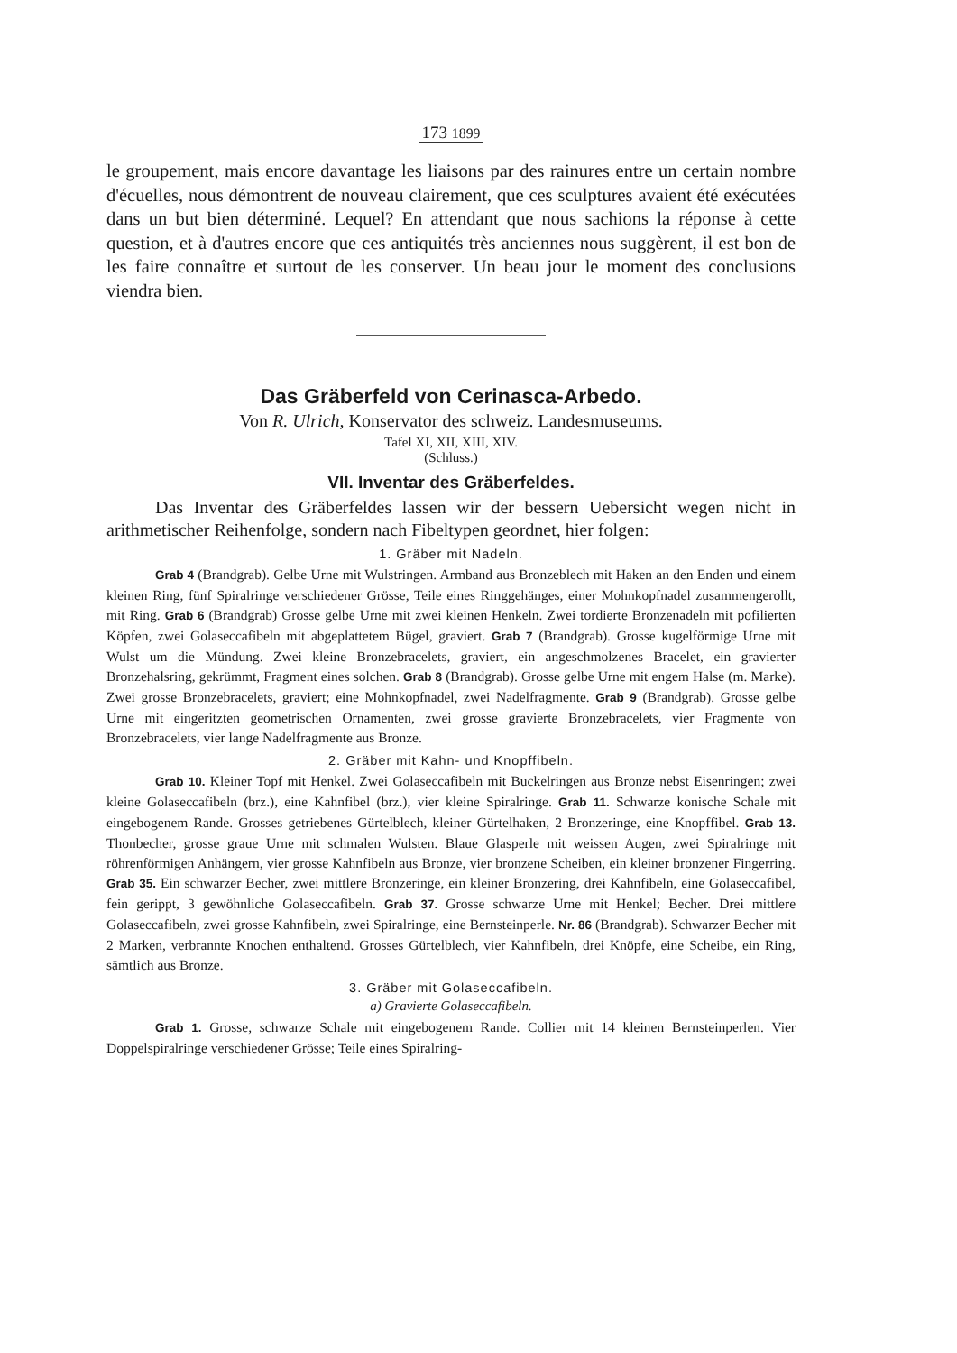173 1899
le groupement, mais encore davantage les liaisons par des rainures entre un certain nombre d'écuelles, nous démontrent de nouveau clairement, que ces sculptures avaient été exécutées dans un but bien déterminé. Lequel? En attendant que nous sachions la réponse à cette question, et à d'autres encore que ces antiquités très anciennes nous suggèrent, il est bon de les faire connaître et surtout de les conserver. Un beau jour le moment des conclusions viendra bien.
Das Gräberfeld von Cerinasca-Arbedo.
Von R. Ulrich, Konservator des schweiz. Landesmuseums.
Tafel XI, XII, XIII, XIV.
(Schluss.)
VII. Inventar des Gräberfeldes.
Das Inventar des Gräberfeldes lassen wir der bessern Uebersicht wegen nicht in arithmetischer Reihenfolge, sondern nach Fibeltypen geordnet, hier folgen:
1. Gräber mit Nadeln.
Grab 4 (Brandgrab). Gelbe Urne mit Wulstringen. Armband aus Bronzeblech mit Haken an den Enden und einem kleinen Ring, fünf Spiralringe verschiedener Grösse, Teile eines Ringgehänges, einer Mohnkopfnadel zusammengerollt, mit Ring. Grab 6 (Brandgrab) Grosse gelbe Urne mit zwei kleinen Henkeln. Zwei tordierte Bronzenadeln mit pofilierten Köpfen, zwei Golaseccafibeln mit abgeplattetem Bügel, graviert. Grab 7 (Brandgrab). Grosse kugelförmige Urne mit Wulst um die Mündung. Zwei kleine Bronzebracelets, graviert, ein angeschmolzenes Bracelet, ein gravierter Bronzehalsring, gekrümmt, Fragment eines solchen. Grab 8 (Brandgrab). Grosse gelbe Urne mit engem Halse (m. Marke). Zwei grosse Bronzebracelets, graviert; eine Mohnkopfnadel, zwei Nadelfragmente. Grab 9 (Brandgrab). Grosse gelbe Urne mit eingeritzten geometrischen Ornamenten, zwei grosse gravierte Bronzebracelets, vier Fragmente von Bronzebracelets, vier lange Nadelfragmente aus Bronze.
2. Gräber mit Kahn- und Knopffibeln.
Grab 10. Kleiner Topf mit Henkel. Zwei Golaseccafibeln mit Buckelringen aus Bronze nebst Eisenringen; zwei kleine Golaseccafibeln (brz.), eine Kahnfibel (brz.), vier kleine Spiralringe. Grab 11. Schwarze konische Schale mit eingebogenem Rande. Grosses getriebenes Gürtelblech, kleiner Gürtelhaken, 2 Bronzeringe, eine Knopffibel. Grab 13. Thonbecher, grosse graue Urne mit schmalen Wulsten. Blaue Glasperle mit weissen Augen, zwei Spiralringe mit röhrenförmigen Anhängern, vier grosse Kahnfibeln aus Bronze, vier bronzene Scheiben, ein kleiner bronzener Fingerring. Grab 35. Ein schwarzer Becher, zwei mittlere Bronzeringe, ein kleiner Bronzering, drei Kahnfibeln, eine Golaseccafibel, fein gerippt, 3 gewöhnliche Golaseccafibeln. Grab 37. Grosse schwarze Urne mit Henkel; Becher. Drei mittlere Golaseccafibeln, zwei grosse Kahnfibeln, zwei Spiralringe, eine Bernsteinperle. Nr. 86 (Brandgrab). Schwarzer Becher mit 2 Marken, verbrannte Knochen enthaltend. Grosses Gürtelblech, vier Kahnfibeln, drei Knöpfe, eine Scheibe, ein Ring, sämtlich aus Bronze.
3. Gräber mit Golaseccafibeln.
a) Gravierte Golaseccafibeln.
Grab 1. Grosse, schwarze Schale mit eingebogenem Rande. Collier mit 14 kleinen Bernsteinperlen. Vier Doppelspiralringe verschiedener Grösse; Teile eines Spiralring-